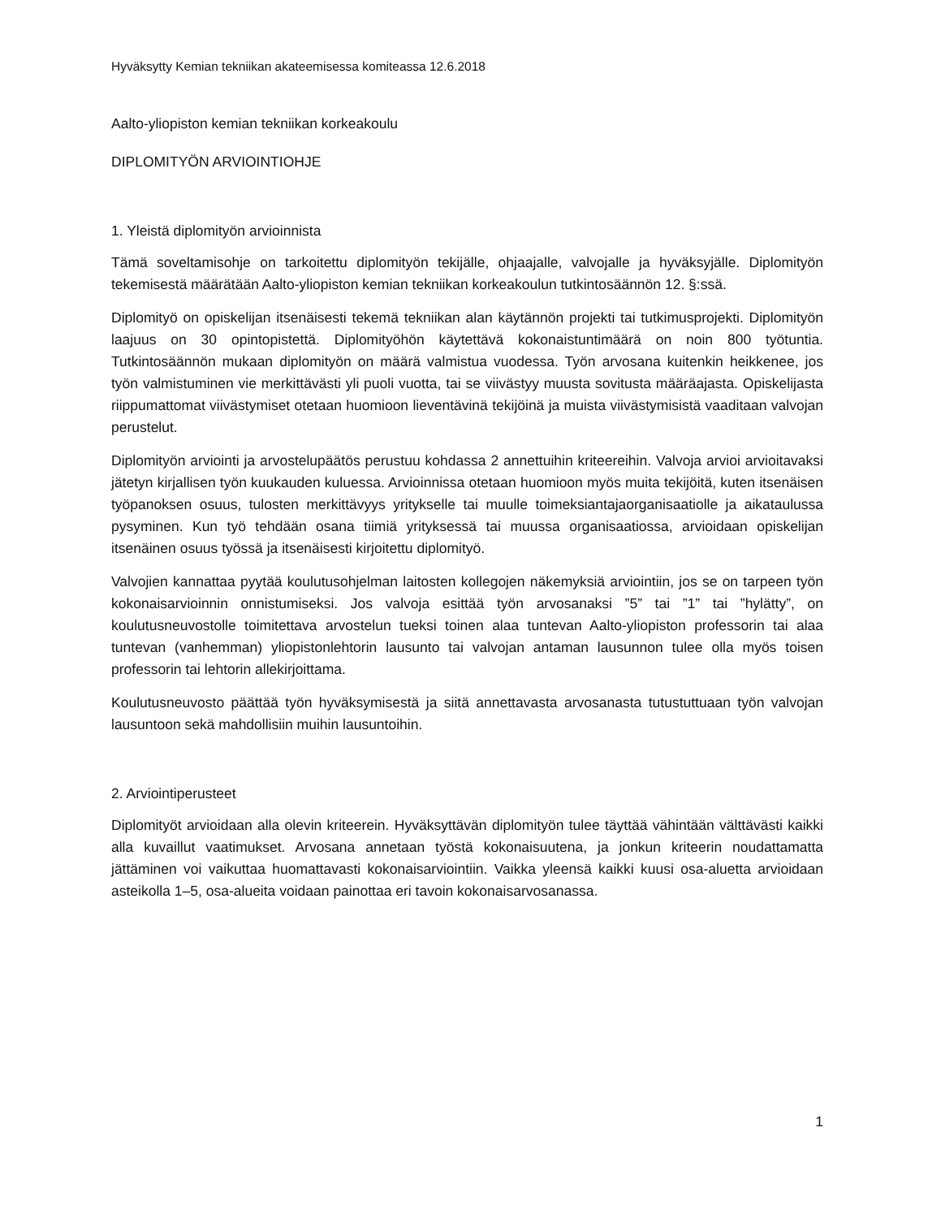Hyväksytty Kemian tekniikan akateemisessa komiteassa 12.6.2018
Aalto-yliopiston kemian tekniikan korkeakoulu
DIPLOMITYÖN ARVIOINTIOHJE
1. Yleistä diplomityön arvioinnista
Tämä soveltamisohje on tarkoitettu diplomityön tekijälle, ohjaajalle, valvojalle ja hyväksyjälle. Diplomityön tekemisestä määrätään Aalto-yliopiston kemian tekniikan korkeakoulun tutkintosäännön 12. §:ssä.
Diplomityö on opiskelijan itsenäisesti tekemä tekniikan alan käytännön projekti tai tutkimusprojekti. Diplomityön laajuus on 30 opintopistettä. Diplomityöhön käytettävä kokonaistuntimäärä on noin 800 työtuntia. Tutkintosäännön mukaan diplomityön on määrä valmistua vuodessa. Työn arvosana kuitenkin heikkenee, jos työn valmistuminen vie merkittävästi yli puoli vuotta, tai se viivästyy muusta sovitusta määräajasta. Opiskelijasta riippumattomat viivästymiset otetaan huomioon lieventävinä tekijöinä ja muista viivästymisistä vaaditaan valvojan perustelut.
Diplomityön arviointi ja arvostelupäätös perustuu kohdassa 2 annettuihin kriteereihin. Valvoja arvioi arvioitavaksi jätetyn kirjallisen työn kuukauden kuluessa. Arvioinnissa otetaan huomioon myös muita tekijöitä, kuten itsenäisen työpanoksen osuus, tulosten merkittävyys yritykselle tai muulle toimeksiantajaorganisaatiolle ja aikataulussa pysyminen. Kun työ tehdään osana tiimiä yrityksessä tai muussa organisaatiossa, arvioidaan opiskelijan itsenäinen osuus työssä ja itsenäisesti kirjoitettu diplomityö.
Valvojien kannattaa pyytää koulutusohjelman laitosten kollegojen näkemyksiä arviointiin, jos se on tarpeen työn kokonaisarvioinnin onnistumiseksi. Jos valvoja esittää työn arvosanaksi ”5” tai ”1” tai ”hylätty”, on koulutusneuvostolle toimitettava arvostelun tueksi toinen alaa tuntevan Aalto-yliopiston professorin tai alaa tuntevan (vanhemman) yliopistonlehtorin lausunto tai valvojan antaman lausunnon tulee olla myös toisen professorin tai lehtorin allekirjoittama.
Koulutusneuvosto päättää työn hyväksymisestä ja siitä annettavasta arvosanasta tutustuttuaan työn valvojan lausuntoon sekä mahdollisiin muihin lausuntoihin.
2. Arviointiperusteet
Diplomityöt arvioidaan alla olevin kriteerein. Hyväksyttävän diplomityön tulee täyttää vähintään välttävästi kaikki alla kuvaillut vaatimukset. Arvosana annetaan työstä kokonaisuutena, ja jonkun kriteerin noudattamatta jättäminen voi vaikuttaa huomattavasti kokonaisarviointiin. Vaikka yleensä kaikki kuusi osa-aluetta arvioidaan asteikolla 1–5, osa-alueita voidaan painottaa eri tavoin kokonaisarvosanassa.
1